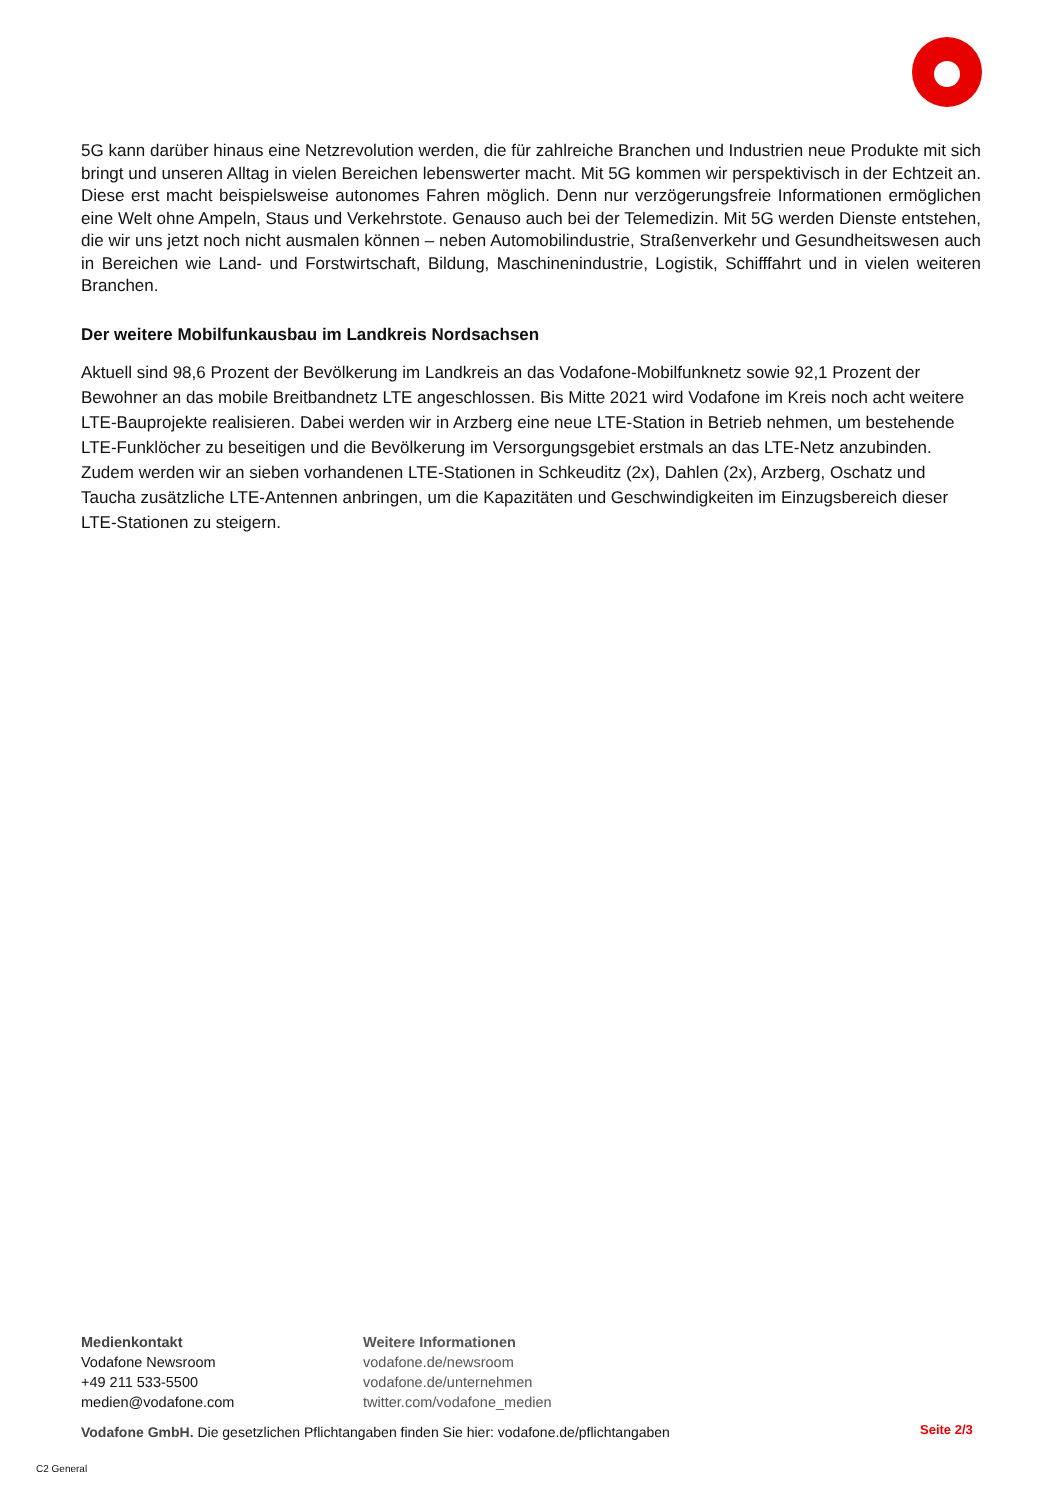5G kann darüber hinaus eine Netzrevolution werden, die für zahlreiche Branchen und Industrien neue Produkte mit sich bringt und unseren Alltag in vielen Bereichen lebenswerter macht. Mit 5G kommen wir perspektivisch in der Echtzeit an. Diese erst macht beispielsweise autonomes Fahren möglich. Denn nur verzögerungsfreie Informationen ermöglichen eine Welt ohne Ampeln, Staus und Verkehrstote. Genauso auch bei der Telemedizin. Mit 5G werden Dienste entstehen, die wir uns jetzt noch nicht ausmalen können – neben Automobilindustrie, Straßenverkehr und Gesundheitswesen auch in Bereichen wie Land- und Forstwirtschaft, Bildung, Maschinenindustrie, Logistik, Schifffahrt und in vielen weiteren Branchen.
Der weitere Mobilfunkausbau im Landkreis Nordsachsen
Aktuell sind 98,6 Prozent der Bevölkerung im Landkreis an das Vodafone-Mobilfunknetz sowie 92,1 Prozent der Bewohner an das mobile Breitbandnetz LTE angeschlossen. Bis Mitte 2021 wird Vodafone im Kreis noch acht weitere LTE-Bauprojekte realisieren. Dabei werden wir in Arzberg eine neue LTE-Station in Betrieb nehmen, um bestehende LTE-Funklöcher zu beseitigen und die Bevölkerung im Versorgungsgebiet erstmals an das LTE-Netz anzubinden. Zudem werden wir an sieben vorhandenen LTE-Stationen in Schkeuditz (2x), Dahlen (2x), Arzberg, Oschatz und Taucha zusätzliche LTE-Antennen anbringen, um die Kapazitäten und Geschwindigkeiten im Einzugsbereich dieser LTE-Stationen zu steigern.
Medienkontakt
Vodafone Newsroom
+49 211 533-5500
medien@vodafone.com
Weitere Informationen
vodafone.de/newsroom
vodafone.de/unternehmen
twitter.com/vodafone_medien
Vodafone GmbH. Die gesetzlichen Pflichtangaben finden Sie hier: vodafone.de/pflichtangaben
Seite 2/3
C2 General